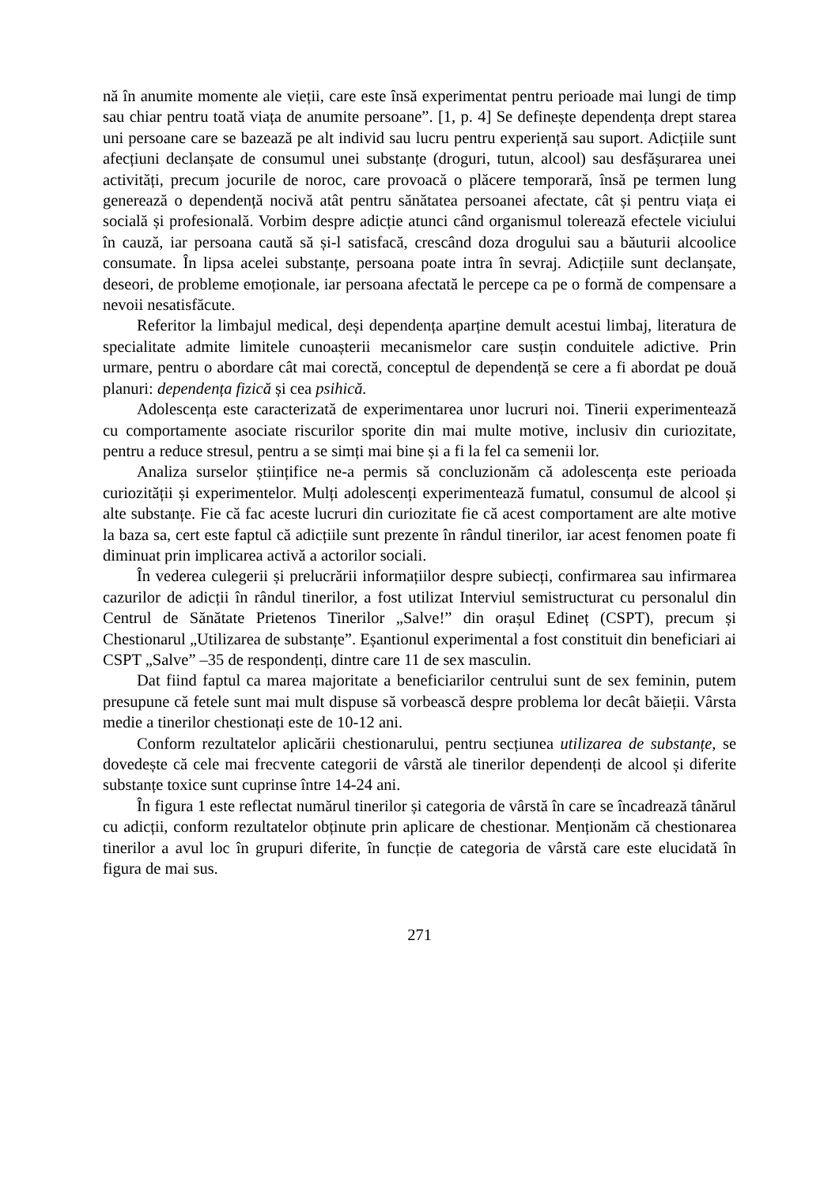nă în anumite momente ale vieții, care este însă experimentat pentru perioade mai lungi de timp sau chiar pentru toată viața de anumite persoane”. [1, p. 4] Se definește dependența drept starea uni persoane care se bazează pe alt individ sau lucru pentru experiență sau suport. Adicțiile sunt afecțiuni declanșate de consumul unei substanțe (droguri, tutun, alcool) sau desfășurarea unei activități, precum jocurile de noroc, care provoacă o plăcere temporară, însă pe termen lung generează o dependență nocivă atât pentru sănătatea persoanei afectate, cât și pentru viața ei socială și profesională. Vorbim despre adicție atunci când organismul tolerează efectele viciului în cauză, iar persoana caută să și-l satisfacă, crescând doza drogului sau a băuturii alcoolice consumate. În lipsa acelei substanțe, persoana poate intra în sevraj. Adicțiile sunt declanșate, deseori, de probleme emoționale, iar persoana afectată le percepe ca pe o formă de compensare a nevoii nesatisfăcute.
Referitor la limbajul medical, deși dependența aparține demult acestui limbaj, literatura de specialitate admite limitele cunoașterii mecanismelor care susțin conduitele adictive. Prin urmare, pentru o abordare cât mai corectă, conceptul de dependență se cere a fi abordat pe două planuri: dependența fizică și cea psihică.
Adolescența este caracterizată de experimentarea unor lucruri noi. Tinerii experimentează cu comportamente asociate riscurilor sporite din mai multe motive, inclusiv din curiozitate, pentru a reduce stresul, pentru a se simți mai bine și a fi la fel ca semenii lor.
Analiza surselor științifice ne-a permis să concluzionăm că adolescența este perioada curiozității și experimentelor. Mulți adolescenți experimentează fumatul, consumul de alcool și alte substanțe. Fie că fac aceste lucruri din curiozitate fie că acest comportament are alte motive la baza sa, cert este faptul că adicțiile sunt prezente în rândul tinerilor, iar acest fenomen poate fi diminuat prin implicarea activă a actorilor sociali.
În vederea culegerii și prelucrării informațiilor despre subiecți, confirmarea sau infirmarea cazurilor de adicții în rândul tinerilor, a fost utilizat Interviul semistructurat cu personalul din Centrul de Sănătate Prietenos Tinerilor „Salve!” din orașul Edineț (CSPT), precum și Chestionarul „Utilizarea de substanțe”. Eșantionul experimental a fost constituit din beneficiari ai CSPT „Salve” –35 de respondenți, dintre care 11 de sex masculin.
Dat fiind faptul ca marea majoritate a beneficiarilor centrului sunt de sex feminin, putem presupune că fetele sunt mai mult dispuse să vorbească despre problema lor decât băieții. Vârsta medie a tinerilor chestionați este de 10-12 ani.
Conform rezultatelor aplicării chestionarului, pentru secțiunea utilizarea de substanțe, se dovedește că cele mai frecvente categorii de vârstă ale tinerilor dependenți de alcool și diferite substanțe toxice sunt cuprinse între 14-24 ani.
În figura 1 este reflectat numărul tinerilor și categoria de vârstă în care se încadrează tânărul cu adicții, conform rezultatelor obținute prin aplicare de chestionar. Menționăm că chestionarea tinerilor a avul loc în grupuri diferite, în funcție de categoria de vârstă care este elucidată în figura de mai sus.
271